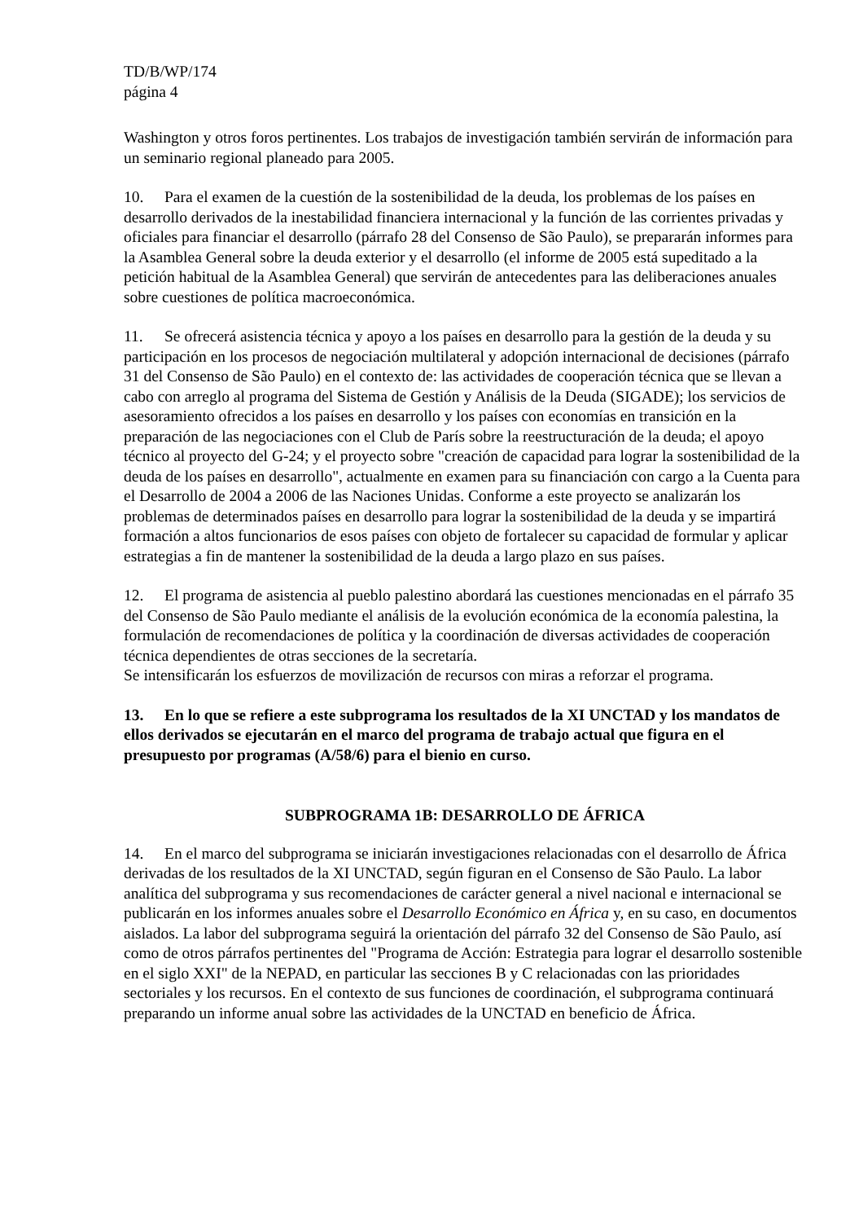TD/B/WP/174
página 4
Washington y otros foros pertinentes. Los trabajos de investigación también servirán de información para un seminario regional planeado para 2005.
10. Para el examen de la cuestión de la sostenibilidad de la deuda, los problemas de los países en desarrollo derivados de la inestabilidad financiera internacional y la función de las corrientes privadas y oficiales para financiar el desarrollo (párrafo 28 del Consenso de São Paulo), se prepararán informes para la Asamblea General sobre la deuda exterior y el desarrollo (el informe de 2005 está supeditado a la petición habitual de la Asamblea General) que servirán de antecedentes para las deliberaciones anuales sobre cuestiones de política macroeconómica.
11. Se ofrecerá asistencia técnica y apoyo a los países en desarrollo para la gestión de la deuda y su participación en los procesos de negociación multilateral y adopción internacional de decisiones (párrafo 31 del Consenso de São Paulo) en el contexto de: las actividades de cooperación técnica que se llevan a cabo con arreglo al programa del Sistema de Gestión y Análisis de la Deuda (SIGADE); los servicios de asesoramiento ofrecidos a los países en desarrollo y los países con economías en transición en la preparación de las negociaciones con el Club de París sobre la reestructuración de la deuda; el apoyo técnico al proyecto del G-24; y el proyecto sobre "creación de capacidad para lograr la sostenibilidad de la deuda de los países en desarrollo", actualmente en examen para su financiación con cargo a la Cuenta para el Desarrollo de 2004 a 2006 de las Naciones Unidas. Conforme a este proyecto se analizarán los problemas de determinados países en desarrollo para lograr la sostenibilidad de la deuda y se impartirá formación a altos funcionarios de esos países con objeto de fortalecer su capacidad de formular y aplicar estrategias a fin de mantener la sostenibilidad de la deuda a largo plazo en sus países.
12. El programa de asistencia al pueblo palestino abordará las cuestiones mencionadas en el párrafo 35 del Consenso de São Paulo mediante el análisis de la evolución económica de la economía palestina, la formulación de recomendaciones de política y la coordinación de diversas actividades de cooperación técnica dependientes de otras secciones de la secretaría.
Se intensificarán los esfuerzos de movilización de recursos con miras a reforzar el programa.
13. En lo que se refiere a este subprograma los resultados de la XI UNCTAD y los mandatos de ellos derivados se ejecutarán en el marco del programa de trabajo actual que figura en el presupuesto por programas (A/58/6) para el bienio en curso.
SUBPROGRAMA 1B: DESARROLLO DE ÁFRICA
14. En el marco del subprograma se iniciarán investigaciones relacionadas con el desarrollo de África derivadas de los resultados de la XI UNCTAD, según figuran en el Consenso de São Paulo. La labor analítica del subprograma y sus recomendaciones de carácter general a nivel nacional e internacional se publicarán en los informes anuales sobre el Desarrollo Económico en África y, en su caso, en documentos aislados. La labor del subprograma seguirá la orientación del párrafo 32 del Consenso de São Paulo, así como de otros párrafos pertinentes del "Programa de Acción: Estrategia para lograr el desarrollo sostenible en el siglo XXI" de la NEPAD, en particular las secciones B y C relacionadas con las prioridades sectoriales y los recursos. En el contexto de sus funciones de coordinación, el subprograma continuará preparando un informe anual sobre las actividades de la UNCTAD en beneficio de África.